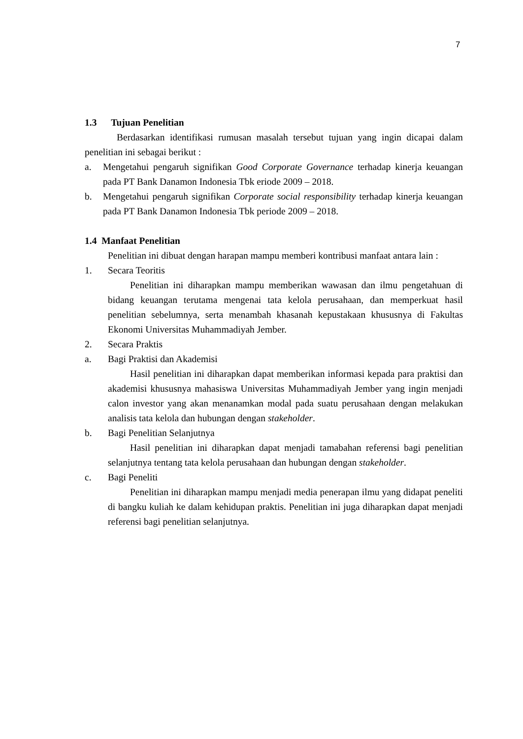7
1.3 Tujuan Penelitian
Berdasarkan identifikasi rumusan masalah tersebut tujuan yang ingin dicapai dalam penelitian ini sebagai berikut :
a. Mengetahui pengaruh signifikan Good Corporate Governance terhadap kinerja keuangan pada PT Bank Danamon Indonesia Tbk eriode 2009 – 2018.
b. Mengetahui pengaruh signifikan Corporate social responsibility terhadap kinerja keuangan pada PT Bank Danamon Indonesia Tbk periode 2009 – 2018.
1.4 Manfaat Penelitian
Penelitian ini dibuat dengan harapan mampu memberi kontribusi manfaat antara lain :
1. Secara Teoritis
Penelitian ini diharapkan mampu memberikan wawasan dan ilmu pengetahuan di bidang keuangan terutama mengenai tata kelola perusahaan, dan memperkuat hasil penelitian sebelumnya, serta menambah khasanah kepustakaan khususnya di Fakultas Ekonomi Universitas Muhammadiyah Jember.
2. Secara Praktis
a. Bagi Praktisi dan Akademisi
Hasil penelitian ini diharapkan dapat memberikan informasi kepada para praktisi dan akademisi khususnya mahasiswa Universitas Muhammadiyah Jember yang ingin menjadi calon investor yang akan menanamkan modal pada suatu perusahaan dengan melakukan analisis tata kelola dan hubungan dengan stakeholder.
b. Bagi Penelitian Selanjutnya
Hasil penelitian ini diharapkan dapat menjadi tamabahan referensi bagi penelitian selanjutnya tentang tata kelola perusahaan dan hubungan dengan stakeholder.
c. Bagi Peneliti
Penelitian ini diharapkan mampu menjadi media penerapan ilmu yang didapat peneliti di bangku kuliah ke dalam kehidupan praktis. Penelitian ini juga diharapkan dapat menjadi referensi bagi penelitian selanjutnya.